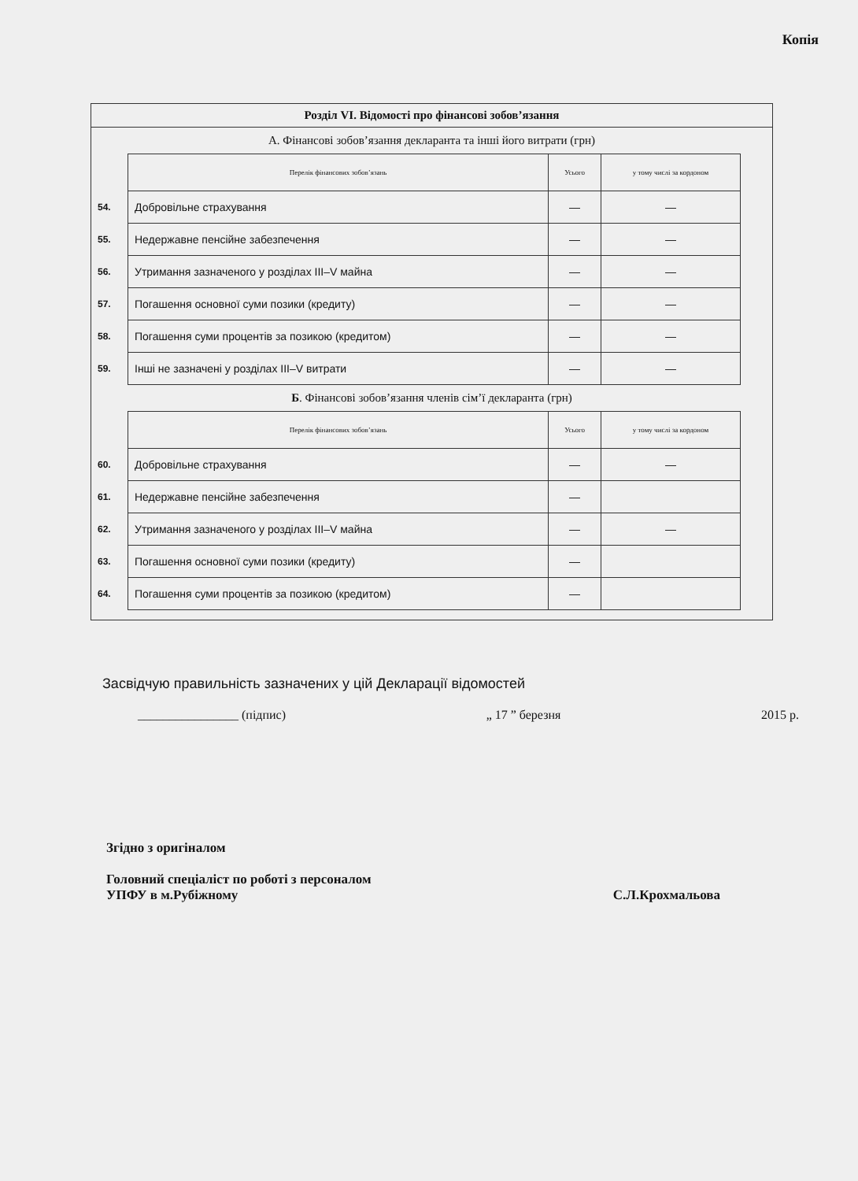Копія
Розділ VI. Відомості про фінансові зобов’язання
А. Фінансові зобов’язання декларанта та інші його витрати (грн)
| | Перелік фінансових зобов’язань | Усього | у тому числі за кордоном |
| 54. | Добровільне страхування | — | — |
| 55. | Недержавне пенсійне забезпечення | — | — |
| 56. | Утримання зазначеного у розділах III–V майна | — | — |
| 57. | Погашення основної суми позики (кредиту) | — | — |
| 58. | Погашення суми процентів за позикою (кредитом) | — | — |
| 59. | Інші не зазначені у розділах III–V витрати | — | — |
Б. Фінансові зобов’язання членів сім’ї декларанта (грн)
| | Перелік фінансових зобов’язань | Усього | у тому числі за кордоном |
| 60. | Добровільне страхування | — | — |
| 61. | Недержавне пенсійне забезпечення | — | |
| 62. | Утримання зазначеного у розділах III–V майна | — | — |
| 63. | Погашення основної суми позики (кредиту) | — | |
| 64. | Погашення суми процентів за позикою (кредитом) | — | |
Засвідчую правильність зазначених у цій Декларації відомостей
________________ (підпис) „ 17 ” березня 2015 р.
Згідно з оригіналом
Головний спеціаліст по роботі з персоналом
УПФУ в м.Рубіжному С.Л.Крохмальова